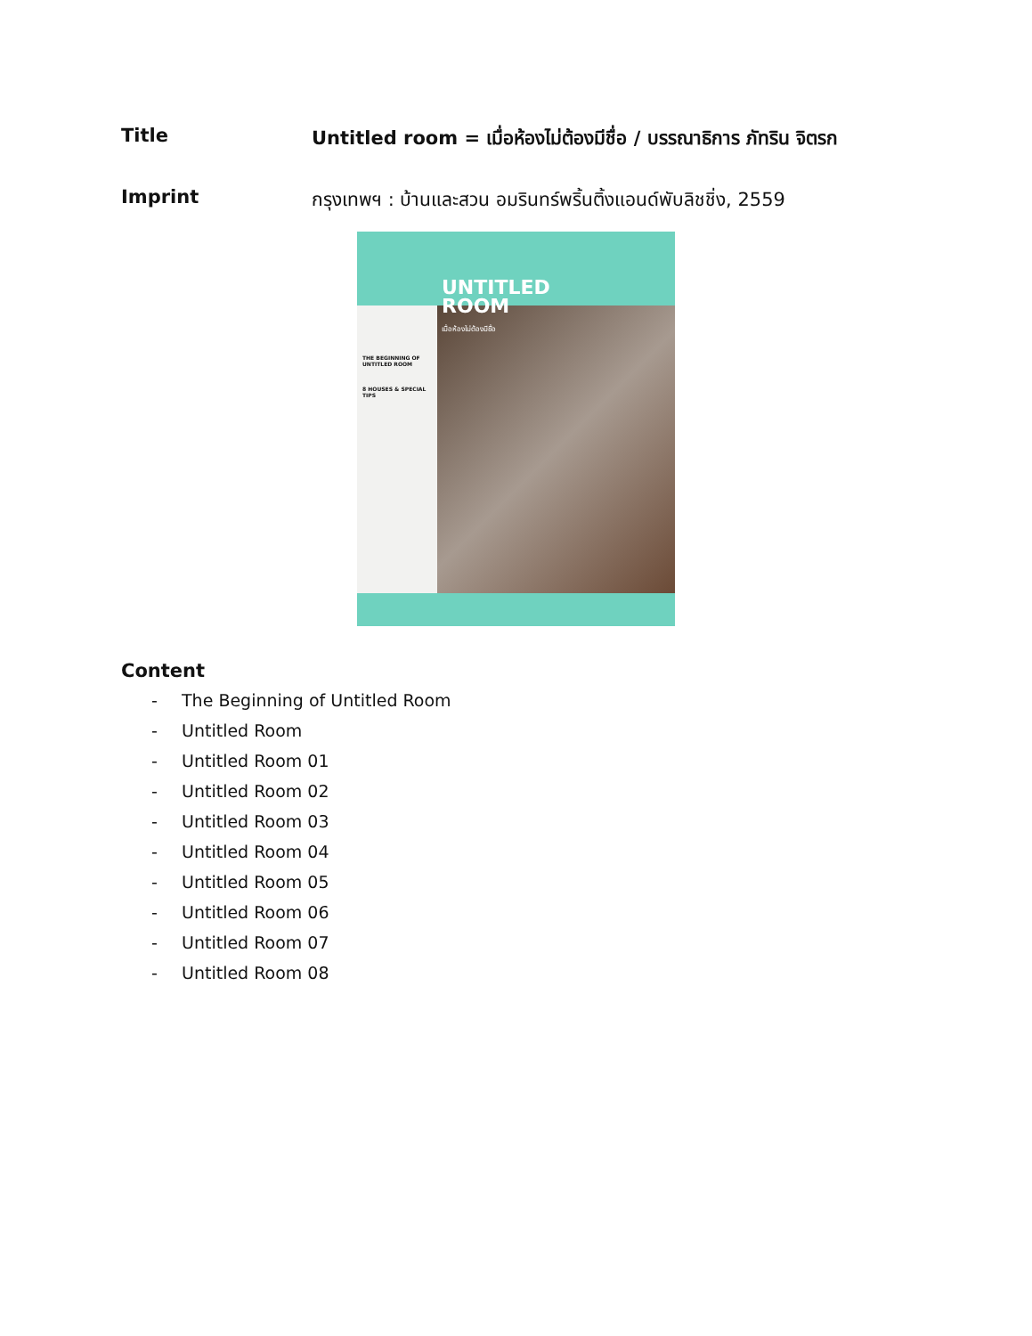Title Untitled room = เมื่อห้องไม่ต้องมีชื่อ / บรรณาธิการ ภัทริน จิตรก
Imprint กรุงเทพฯ : บ้านและสวน อมรินทร์พริ้นติ้งแอนด์พับลิชชิ่ง, 2559
UNTITLED
ROOM
เมื่อห้องไม่ต้องมีชื่อ
THE BEGINNING OF UNTITLED ROOM
8 HOUSES & SPECIAL TIPS
Content
- The Beginning of Untitled Room
- Untitled Room
- Untitled Room 01
- Untitled Room 02
- Untitled Room 03
- Untitled Room 04
- Untitled Room 05
- Untitled Room 06
- Untitled Room 07
- Untitled Room 08